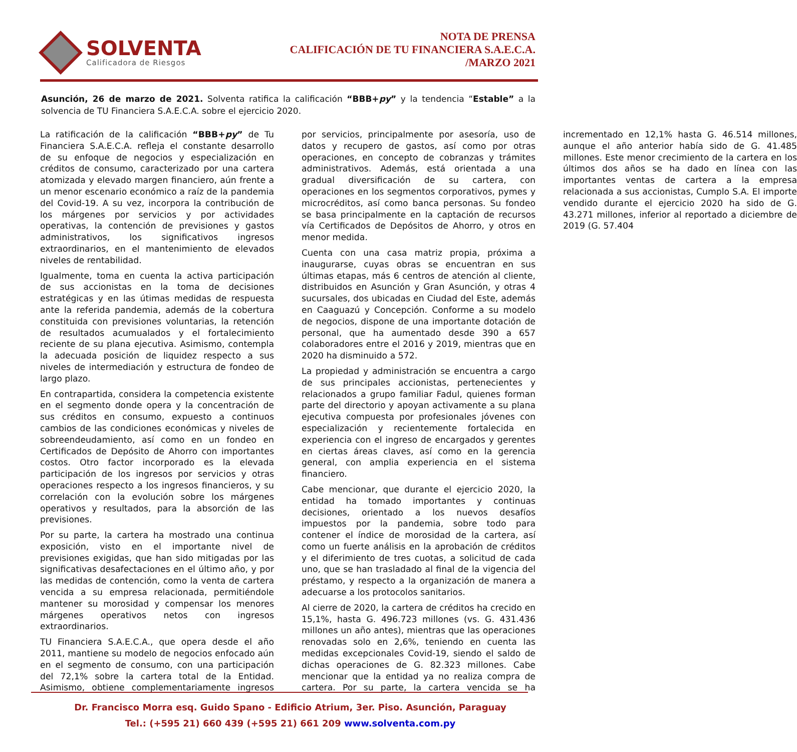SOLVENTA
Calificadora de Riesgos
NOTA DE PRENSA
CALIFICACIÓN DE TU FINANCIERA S.A.E.C.A.
/MARZO 2021
Asunción, 26 de marzo de 2021. Solventa ratifica la calificación “BBB+py” y la tendencia “Estable” a la solvencia de TU Financiera S.A.E.C.A. sobre el ejercicio 2020.
La ratificación de la calificación “BBB+py” de Tu Financiera S.A.E.C.A. refleja el constante desarrollo de su enfoque de negocios y especialización en créditos de consumo, caracterizado por una cartera atomizada y elevado margen financiero, aún frente a un menor escenario económico a raíz de la pandemia del Covid-19. A su vez, incorpora la contribución de los márgenes por servicios y por actividades operativas, la contención de previsiones y gastos administrativos, los significativos ingresos extraordinarios, en el mantenimiento de elevados niveles de rentabilidad.
Igualmente, toma en cuenta la activa participación de sus accionistas en la toma de decisiones estratégicas y en las útimas medidas de respuesta ante la referida pandemia, además de la cobertura constituida con previsiones voluntarias, la retención de resultados acumualados y el fortalecimiento reciente de su plana ejecutiva. Asimismo, contempla la adecuada posición de liquidez respecto a sus niveles de intermediación y estructura de fondeo de largo plazo.
En contrapartida, considera la competencia existente en el segmento donde opera y la concentración de sus créditos en consumo, expuesto a continuos cambios de las condiciones económicas y niveles de sobreendeudamiento, así como en un fondeo en Certificados de Depósito de Ahorro con importantes costos. Otro factor incorporado es la elevada participación de los ingresos por servicios y otras operaciones respecto a los ingresos financieros, y su correlación con la evolución sobre los márgenes operativos y resultados, para la absorción de las previsiones.
Por su parte, la cartera ha mostrado una continua exposición, visto en el importante nivel de previsiones exigidas, que han sido mitigadas por las significativas desafectaciones en el último año, y por las medidas de contención, como la venta de cartera vencida a su empresa relacionada, permitiéndole mantener su morosidad y compensar los menores márgenes operativos netos con ingresos extraordinarios.
TU Financiera S.A.E.C.A., que opera desde el año 2011, mantiene su modelo de negocios enfocado aún en el segmento de consumo, con una participación del 72,1% sobre la cartera total de la Entidad. Asimismo, obtiene complementariamente ingresos por servicios, principalmente por asesoría, uso de datos y recupero de gastos, así como por otras operaciones, en concepto de cobranzas y trámites administrativos. Además, está orientada a una gradual diversificación de su cartera, con operaciones en los segmentos corporativos, pymes y microcréditos, así como banca personas. Su fondeo se basa principalmente en la captación de recursos vía Certificados de Depósitos de Ahorro, y otros en menor medida.
Cuenta con una casa matriz propia, próxima a inaugurarse, cuyas obras se encuentran en sus últimas etapas, más 6 centros de atención al cliente, distribuidos en Asunción y Gran Asunción, y otras 4 sucursales, dos ubicadas en Ciudad del Este, además en Caaguazú y Concepción. Conforme a su modelo de negocios, dispone de una importante dotación de personal, que ha aumentado desde 390 a 657 colaboradores entre el 2016 y 2019, mientras que en 2020 ha disminuido a 572.
La propiedad y administración se encuentra a cargo de sus principales accionistas, pertenecientes y relacionados a grupo familiar Fadul, quienes forman parte del directorio y apoyan activamente a su plana ejecutiva compuesta por profesionales jóvenes con especialización y recientemente fortalecida en experiencia con el ingreso de encargados y gerentes en ciertas áreas claves, así como en la gerencia general, con amplia experiencia en el sistema financiero.
Cabe mencionar, que durante el ejercicio 2020, la entidad ha tomado importantes y continuas decisiones, orientado a los nuevos desafíos impuestos por la pandemia, sobre todo para contener el índice de morosidad de la cartera, así como un fuerte análisis en la aprobación de créditos y el diferimiento de tres cuotas, a solicitud de cada uno, que se han trasladado al final de la vigencia del préstamo, y respecto a la organización de manera a adecuarse a los protocolos sanitarios.
Al cierre de 2020, la cartera de créditos ha crecido en 15,1%, hasta G. 496.723 millones (vs. G. 431.436 millones un año antes), mientras que las operaciones renovadas solo en 2,6%, teniendo en cuenta las medidas excepcionales Covid-19, siendo el saldo de dichas operaciones de G. 82.323 millones. Cabe mencionar que la entidad ya no realiza compra de cartera. Por su parte, la cartera vencida se ha incrementado en 12,1% hasta G. 46.514 millones, aunque el año anterior había sido de G. 41.485 millones. Este menor crecimiento de la cartera en los últimos dos años se ha dado en línea con las importantes ventas de cartera a la empresa relacionada a sus accionistas, Cumplo S.A. El importe vendido durante el ejercicio 2020 ha sido de G. 43.271 millones, inferior al reportado a diciembre de 2019 (G. 57.404
Dr. Francisco Morra esq. Guido Spano - Edificio Atrium, 3er. Piso. Asunción, Paraguay
Tel.: (+595 21) 660 439 (+595 21) 661 209 www.solventa.com.py